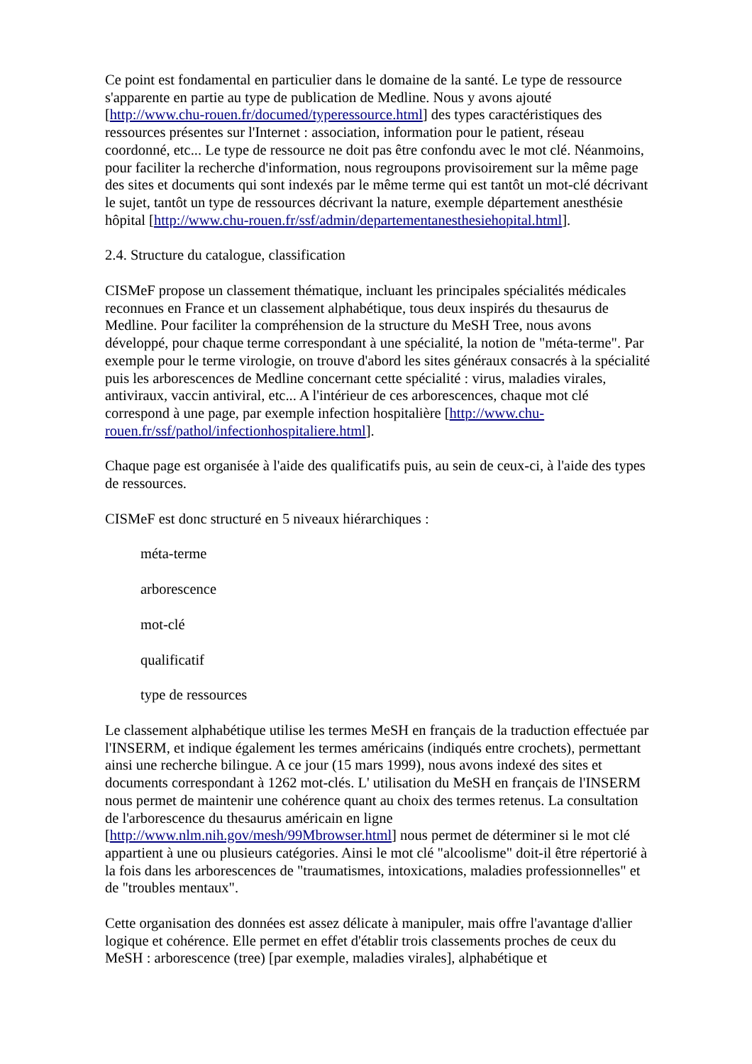Ce point est fondamental en particulier dans le domaine de la santé. Le type de ressource s'apparente en partie au type de publication de Medline. Nous y avons ajouté [http://www.chu-rouen.fr/documed/typeressource.html] des types caractéristiques des ressources présentes sur l'Internet : association, information pour le patient, réseau coordonné, etc... Le type de ressource ne doit pas être confondu avec le mot clé. Néanmoins, pour faciliter la recherche d'information, nous regroupons provisoirement sur la même page des sites et documents qui sont indexés par le même terme qui est tantôt un mot-clé décrivant le sujet, tantôt un type de ressources décrivant la nature, exemple département anesthésie hôpital [http://www.chu-rouen.fr/ssf/admin/departementanesthesiehopital.html].
2.4. Structure du catalogue, classification
CISMeF propose un classement thématique, incluant les principales spécialités médicales reconnues en France et un classement alphabétique, tous deux inspirés du thesaurus de Medline. Pour faciliter la compréhension de la structure du MeSH Tree, nous avons développé, pour chaque terme correspondant à une spécialité, la notion de "méta-terme". Par exemple pour le terme virologie, on trouve d'abord les sites généraux consacrés à la spécialité puis les arborescences de Medline concernant cette spécialité : virus, maladies virales, antiviraux, vaccin antiviral, etc... A l'intérieur de ces arborescences, chaque mot clé correspond à une page, par exemple infection hospitalière [http://www.chu-rouen.fr/ssf/pathol/infectionhospitaliere.html].
Chaque page est organisée à l'aide des qualificatifs puis, au sein de ceux-ci, à l'aide des types de ressources.
CISMeF est donc structuré en 5 niveaux hiérarchiques :
méta-terme
arborescence
mot-clé
qualificatif
type de ressources
Le classement alphabétique utilise les termes MeSH en français de la traduction effectuée par l'INSERM, et indique également les termes américains (indiqués entre crochets), permettant ainsi une recherche bilingue. A ce jour (15 mars 1999), nous avons indexé des sites et documents correspondant à 1262 mot-clés. L' utilisation du MeSH en français de l'INSERM nous permet de maintenir une cohérence quant au choix des termes retenus. La consultation de l'arborescence du thesaurus américain en ligne [http://www.nlm.nih.gov/mesh/99Mbrowser.html] nous permet de déterminer si le mot clé appartient à une ou plusieurs catégories. Ainsi le mot clé "alcoolisme" doit-il être répertorié à la fois dans les arborescences de "traumatismes, intoxications, maladies professionnelles" et de "troubles mentaux".
Cette organisation des données est assez délicate à manipuler, mais offre l'avantage d'allier logique et cohérence. Elle permet en effet d'établir trois classements proches de ceux du MeSH : arborescence (tree) [par exemple, maladies virales], alphabétique et